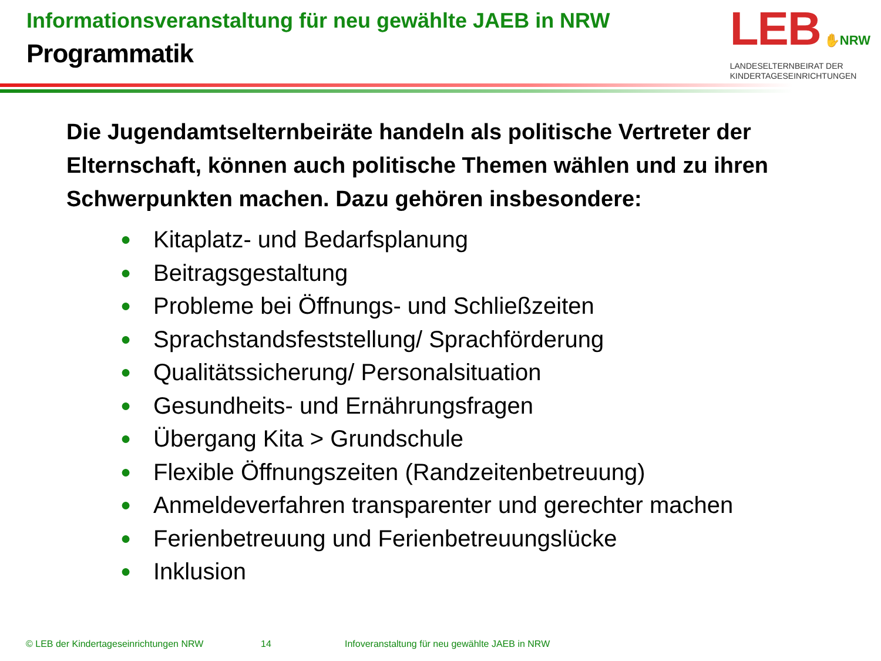Informationsveranstaltung für neu gewählte JAEB in NRW
Programmatik
LEB ✋NRW
LANDESELTERNBEIRAT DER
KINDERTAGESEINRICHTUNGEN
Die Jugendamtselternbeiräte handeln als politische Vertreter der Elternschaft, können auch politische Themen wählen und zu ihren Schwerpunkten machen. Dazu gehören insbesondere:
● Kitaplatz- und Bedarfsplanung
● Beitragsgestaltung
● Probleme bei Öffnungs- und Schließzeiten
● Sprachstandsfeststellung/ Sprachförderung
● Qualitätssicherung/ Personalsituation
● Gesundheits- und Ernährungsfragen
● Übergang Kita > Grundschule
● Flexible Öffnungszeiten (Randzeitenbetreuung)
● Anmeldeverfahren transparenter und gerechter machen
● Ferienbetreuung und Ferienbetreuungslücke
● Inklusion
© LEB der Kindertageseinrichtungen NRW 14 Infoveranstaltung für neu gewählte JAEB in NRW